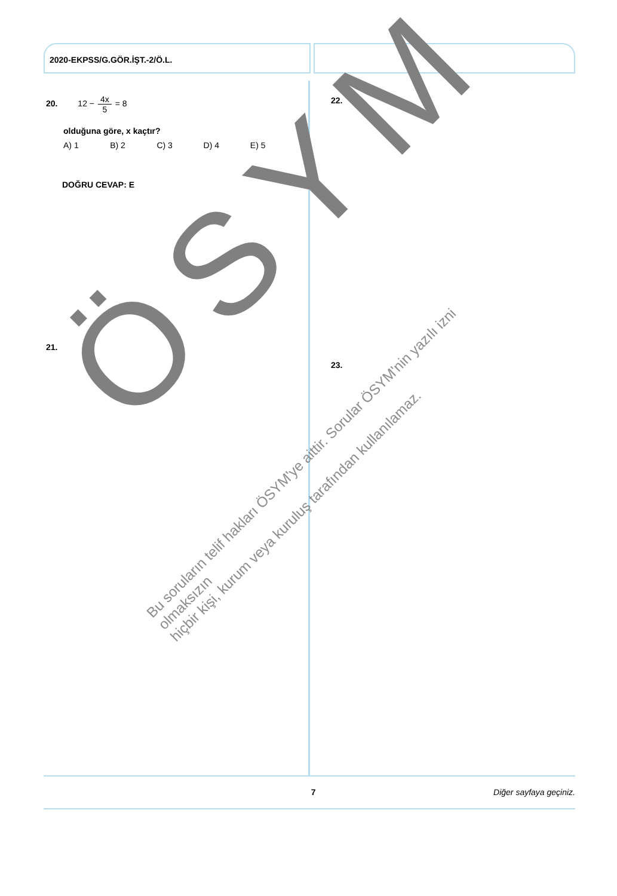2020-EKPSS/G.GÖR.İŞT.-2/Ö.L.
20. 12 − 4x 5 = 8
olduğuna göre, x kaçtır?
A) 1 B) 2 C) 3 D) 4 E) 5
DOĞRU CEVAP: E
21.
22.
23.
ÖSYM
Bu soruların telif hakları ÖSYM'ye aittir. Sorular ÖSYM'nin yazılı izni olmaksızın
hiçbir kişi, kurum veya kuruluş tarafından kullanılamaz.
7 Diğer sayfaya geçiniz.